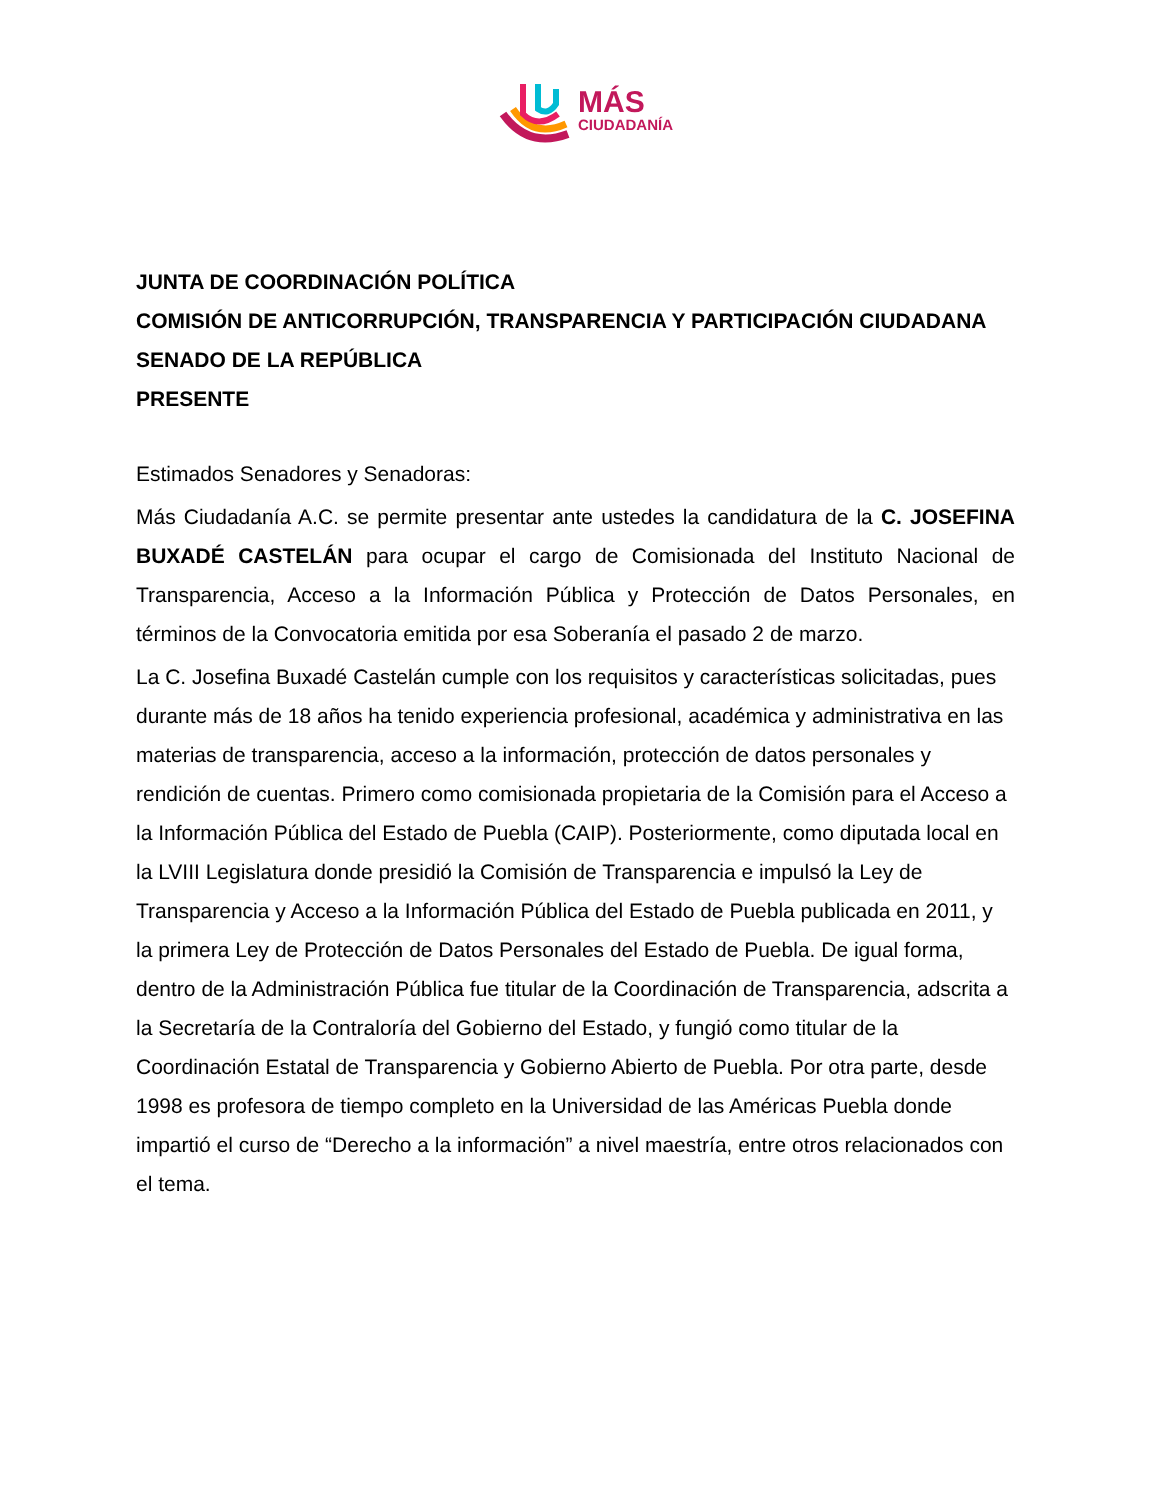MÁS
CIUDADANÍA
JUNTA DE COORDINACIÓN POLÍTICA
COMISIÓN DE ANTICORRUPCIÓN, TRANSPARENCIA Y PARTICIPACIÓN CIUDADANA
SENADO DE LA REPÚBLICA
PRESENTE
Estimados Senadores y Senadoras:
Más Ciudadanía A.C. se permite presentar ante ustedes la candidatura de la C. JOSEFINA BUXADÉ CASTELÁN para ocupar el cargo de Comisionada del Instituto Nacional de Transparencia, Acceso a la Información Pública y Protección de Datos Personales, en términos de la Convocatoria emitida por esa Soberanía el pasado 2 de marzo.
La C. Josefina Buxadé Castelán cumple con los requisitos y características solicitadas, pues durante más de 18 años ha tenido experiencia profesional, académica y administrativa en las materias de transparencia, acceso a la información, protección de datos personales y rendición de cuentas. Primero como comisionada propietaria de la Comisión para el Acceso a la Información Pública del Estado de Puebla (CAIP). Posteriormente, como diputada local en la LVIII Legislatura donde presidió la Comisión de Transparencia e impulsó la Ley de Transparencia y Acceso a la Información Pública del Estado de Puebla publicada en 2011, y la primera Ley de Protección de Datos Personales del Estado de Puebla. De igual forma, dentro de la Administración Pública fue titular de la Coordinación de Transparencia, adscrita a la Secretaría de la Contraloría del Gobierno del Estado, y fungió como titular de la Coordinación Estatal de Transparencia y Gobierno Abierto de Puebla. Por otra parte, desde 1998 es profesora de tiempo completo en la Universidad de las Américas Puebla donde impartió el curso de “Derecho a la información” a nivel maestría, entre otros relacionados con el tema.